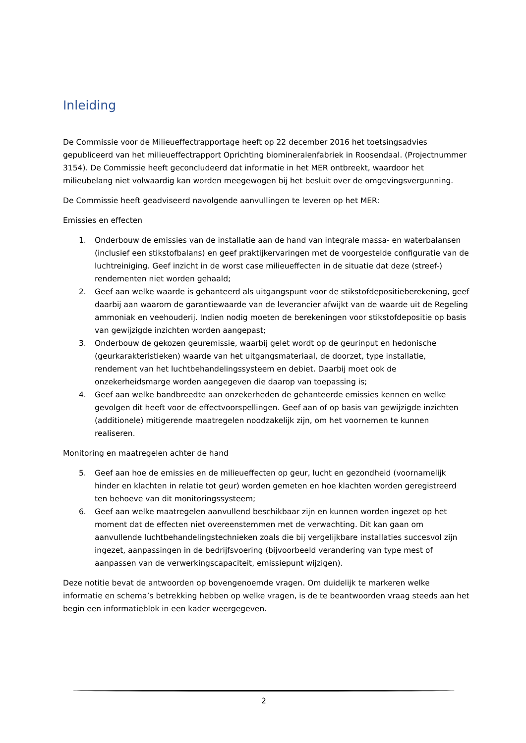Inleiding
De Commissie voor de Milieueffectrapportage heeft op 22 december 2016 het toetsingsadvies gepubliceerd van het milieueffectrapport Oprichting biomineralenfabriek in Roosendaal. (Projectnummer 3154). De Commissie heeft geconcludeerd dat informatie in het MER ontbreekt, waardoor het milieubelang niet volwaardig kan worden meegewogen bij het besluit over de omgevingsvergunning.
De Commissie heeft geadviseerd navolgende aanvullingen te leveren op het MER:
Emissies en effecten
1. Onderbouw de emissies van de installatie aan de hand van integrale massa- en waterbalansen (inclusief een stikstofbalans) en geef praktijkervaringen met de voorgestelde configuratie van de luchtreiniging. Geef inzicht in de worst case milieueffecten in de situatie dat deze (streef-) rendementen niet worden gehaald;
2. Geef aan welke waarde is gehanteerd als uitgangspunt voor de stikstofdepositieberekening, geef daarbij aan waarom de garantiewaarde van de leverancier afwijkt van de waarde uit de Regeling ammoniak en veehouderij. Indien nodig moeten de berekeningen voor stikstofdepositie op basis van gewijzigde inzichten worden aangepast;
3. Onderbouw de gekozen geuremissie, waarbij gelet wordt op de geurinput en hedonische (geurkarakteristieken) waarde van het uitgangsmateriaal, de doorzet, type installatie, rendement van het luchtbehandelingssysteem en debiet. Daarbij moet ook de onzekerheidsmarge worden aangegeven die daarop van toepassing is;
4. Geef aan welke bandbreedte aan onzekerheden de gehanteerde emissies kennen en welke gevolgen dit heeft voor de effectvoorspellingen. Geef aan of op basis van gewijzigde inzichten (additionele) mitigerende maatregelen noodzakelijk zijn, om het voornemen te kunnen realiseren.
Monitoring en maatregelen achter de hand
5. Geef aan hoe de emissies en de milieueffecten op geur, lucht en gezondheid (voornamelijk hinder en klachten in relatie tot geur) worden gemeten en hoe klachten worden geregistreerd ten behoeve van dit monitoringssysteem;
6. Geef aan welke maatregelen aanvullend beschikbaar zijn en kunnen worden ingezet op het moment dat de effecten niet overeenstemmen met de verwachting. Dit kan gaan om aanvullende luchtbehandelingstechnieken zoals die bij vergelijkbare installaties succesvol zijn ingezet, aanpassingen in de bedrijfsvoering (bijvoorbeeld verandering van type mest of aanpassen van de verwerkingscapaciteit, emissiepunt wijzigen).
Deze notitie bevat de antwoorden op bovengenoemde vragen. Om duidelijk te markeren welke informatie en schema’s betrekking hebben op welke vragen, is de te beantwoorden vraag steeds aan het begin een informatieblok in een kader weergegeven.
2